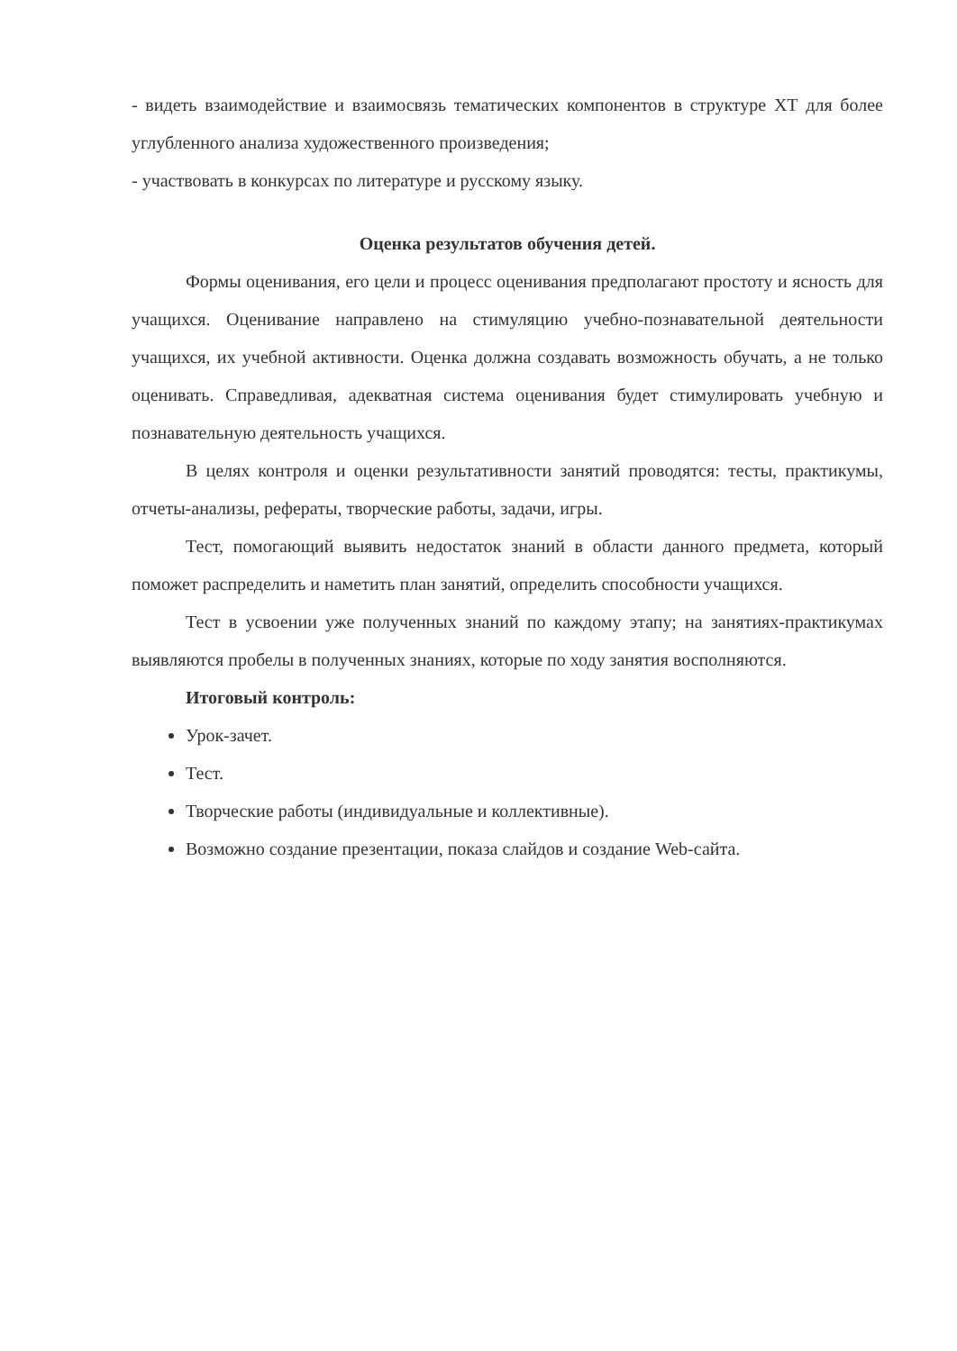- видеть взаимодействие и взаимосвязь тематических компонентов в структуре ХТ для более углубленного анализа художественного произведения;
- участвовать в конкурсах по литературе и русскому языку.
Оценка результатов обучения детей.
Формы оценивания, его цели и процесс оценивания предполагают простоту и ясность для учащихся. Оценивание направлено на стимуляцию учебно-познавательной деятельности учащихся, их учебной активности. Оценка должна создавать возможность обучать, а не только оценивать. Справедливая, адекватная система оценивания будет стимулировать учебную и познавательную деятельность учащихся.
В целях контроля и оценки результативности занятий проводятся: тесты, практикумы, отчеты-анализы, рефераты, творческие работы, задачи, игры.
Тест, помогающий выявить недостаток знаний в области данного предмета, который поможет распределить и наметить план занятий, определить способности учащихся.
Тест в усвоении уже полученных знаний по каждому этапу; на занятиях-практикумах выявляются пробелы в полученных знаниях, которые по ходу занятия восполняются.
Итоговый контроль:
Урок-зачет.
Тест.
Творческие работы (индивидуальные и коллективные).
Возможно создание презентации, показа слайдов и создание Web-сайта.